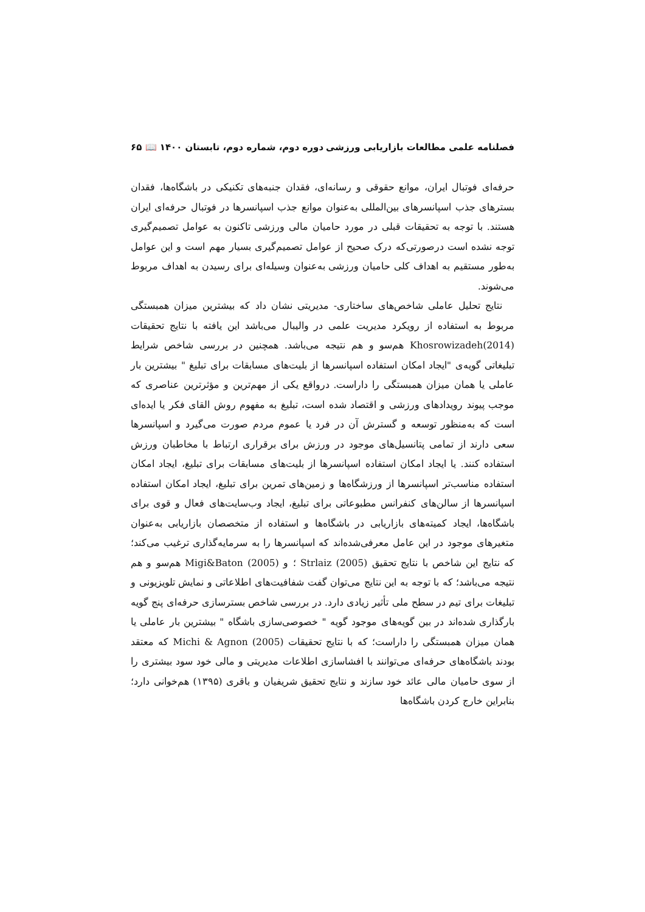فصلنامه علمی مطالعات بازاریابی ورزشی دوره دوم، شماره دوم، تابستان ۱۴۰۰ 📖 ۶۵
حرفه‌ای فوتبال ایران، موانع حقوقی و رسانه‌ای، فقدان جنبه‌های تکنیکی در باشگاه‌ها، فقدان بسترهای جذب اسپانسرهای بین‌المللی به‌عنوان موانع جذب اسپانسرها در فوتبال حرفه‌ای ایران هستند. با توجه به تحقیقات قبلی در مورد حامیان مالی ورزشی تاکنون به عوامل تصمیم‌گیری توجه نشده است درصورتی‌که درک صحیح از عوامل تصمیم‌گیری بسیار مهم است و این عوامل به‌طور مستقیم به اهداف کلی حامیان ورزشی به‌عنوان وسیله‌ای برای رسیدن به اهداف مربوط می‌شوند.
نتایج تحلیل عاملی شاخص‌های ساختاری- مدیریتی نشان داد که بیشترین میزان همبستگی مربوط به استفاده از رویکرد مدیریت علمی در والیبال می‌باشد این یافته با نتایج تحقیقات Khosrowizadeh(2014) هم‌سو و هم نتیجه می‌باشد. همچنین در بررسی شاخص شرایط تبلیغاتی گویه‌ی "ایجاد امکان استفاده اسپانسرها از بلیت‌های مسابقات برای تبلیغ " بیشترین بار عاملی یا همان میزان همبستگی را داراست. درواقع یکی از مهم‌ترین و مؤثرترین عناصری که موجب پیوند رویدادهای ورزشی و اقتصاد شده است، تبلیغ به مفهوم روش القای فکر یا ایده‌ای است که به‌منظور توسعه و گسترش آن در فرد یا عموم مردم صورت می‌گیرد و اسپانسرها سعی دارند از تمامی پتانسیل‌های موجود در ورزش برای برقراری ارتباط با مخاطبان ورزش استفاده کنند. یا ایجاد امکان استفاده اسپانسرها از بلیت‌های مسابقات برای تبلیغ، ایجاد امکان استفاده مناسب‌تر اسپانسرها از ورزشگاه‌ها و زمین‌های تمرین برای تبلیغ، ایجاد امکان استفاده اسپانسرها از سالن‌های کنفرانس مطبوعاتی برای تبلیغ، ایجاد وب‌سایت‌های فعال و قوی برای باشگاه‌ها، ایجاد کمیته‌های بازاریابی در باشگاه‌ها و استفاده از متخصصان بازاریابی به‌عنوان متغیرهای موجود در این عامل معرفی‌شده‌اند که اسپانسرها را به سرمایه‌گذاری ترغیب می‌کند؛ که نتایج این شاخص با نتایج تحقیق Strlaiz (2005) ؛ و Migi&Baton (2005) هم‌سو و هم نتیجه می‌باشد؛ که با توجه به این نتایج می‌توان گفت شفافیت‌های اطلاعاتی و نمایش تلویزیونی و تبلیغات برای تیم در سطح ملی تأثیر زیادی دارد. در بررسی شاخص بسترسازی حرفه‌ای پنج گویه بارگذاری شده‌اند در بین گویه‌های موجود گویه " خصوصی‌سازی باشگاه " بیشترین بار عاملی یا همان میزان همبستگی را داراست؛ که با نتایج تحقیقات Michi & Agnon (2005) که معتقد بودند باشگاه‌های حرفه‌ای می‌توانند با افشاسازی اطلاعات مدیریتی و مالی خود سود بیشتری را از سوی حامیان مالی عائد خود سازند و نتایج تحقیق شریفیان و باقری (۱۳۹۵) هم‌خوانی دارد؛ بنابراین خارج کردن باشگاه‌ها